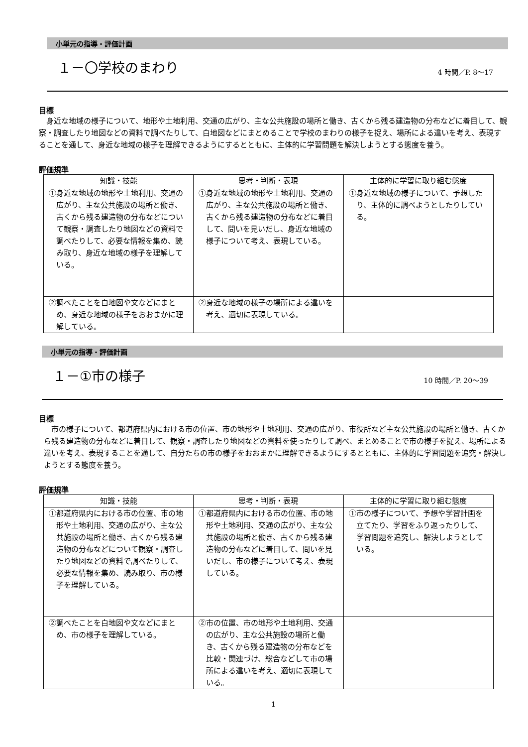小単元の指導・評価計画
１－〇学校のまわり
4 時間／P. 8～17
目標
身近な地域の様子について、地形や土地利用、交通の広がり、主な公共施設の場所と働き、古くから残る建造物の分布などに着目して、観察・調査したり地図などの資料で調べたりして、白地図などにまとめることで学校のまわりの様子を捉え、場所による違いを考え、表現することを通して、身近な地域の様子を理解できるようにするとともに、主体的に学習問題を解決しようとする態度を養う。
評価規準
| 知識・技能 | 思考・判断・表現 | 主体的に学習に取り組む態度 |
| --- | --- | --- |
| ①身近な地域の地形や土地利用、交通の広がり、主な公共施設の場所と働き、古くから残る建造物の分布などについて観察・調査したり地図などの資料で調べたりして、必要な情報を集め、読み取り、身近な地域の様子を理解している。 | ①身近な地域の地形や土地利用、交通の広がり、主な公共施設の場所と働き、古くから残る建造物の分布などに着目して、問いを見いだし、身近な地域の様子について考え、表現している。 | ①身近な地域の様子について、予想したり、主体的に調べようとしたりしている。 |
| ②調べたことを白地図や文などにまとめ、身近な地域の様子をおおまかに理解している。 | ②身近な地域の様子の場所による違いを考え、適切に表現している。 | |
小単元の指導・評価計画
１－①市の様子
10 時間／P. 20～39
目標
市の様子について、都道府県内における市の位置、市の地形や土地利用、交通の広がり、市役所など主な公共施設の場所と働き、古くから残る建造物の分布などに着目して、観察・調査したり地図などの資料を使ったりして調べ、まとめることで市の様子を捉え、場所による違いを考え、表現することを通して、自分たちの市の様子をおおまかに理解できるようにするとともに、主体的に学習問題を追究・解決しようとする態度を養う。
評価規準
| 知識・技能 | 思考・判断・表現 | 主体的に学習に取り組む態度 |
| --- | --- | --- |
| ①都道府県内における市の位置、市の地形や土地利用、交通の広がり、主な公共施設の場所と働き、古くから残る建造物の分布などについて観察・調査したり地図などの資料で調べたりして、必要な情報を集め、読み取り、市の様子を理解している。 | ①都道府県内における市の位置、市の地形や土地利用、交通の広がり、主な公共施設の場所と働き、古くから残る建造物の分布などに着目して、問いを見いだし、市の様子について考え、表現している。 | ①市の様子について、予想や学習計画を立てたり、学習をふり返ったりして、学習問題を追究し、解決しようとしている。 |
| ②調べたことを白地図や文などにまとめ、市の様子を理解している。 | ②市の位置、市の地形や土地利用、交通の広がり、主な公共施設の場所と働き、古くから残る建造物の分布などを比較・関連づけ、総合などして市の場所による違いを考え、適切に表現している。 | |
1